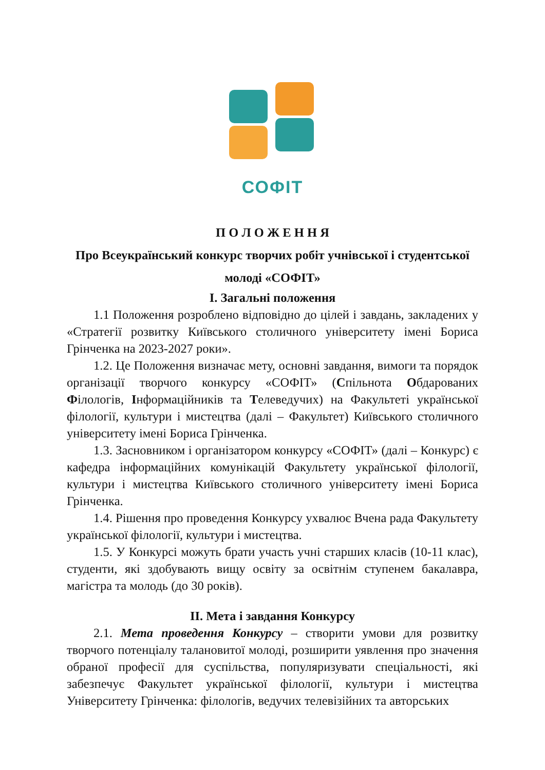СОФІТ
П О Л О Ж Е Н Н Я
Про Всеукраїнський конкурс творчих робіт учнівської і студентської молоді «СОФІТ»
І. Загальні положення
1.1 Положення розроблено відповідно до цілей і завдань, закладених у «Стратегії розвитку Київського столичного університету імені Бориса Грінченка на 2023-2027 роки».
1.2. Це Положення визначає мету, основні завдання, вимоги та порядок організації творчого конкурсу «СОФІТ» (Спільнота Обдарованих Філологів, Інформаційників та Телеведучих) на Факультеті української філології, культури і мистецтва (далі – Факультет) Київського столичного університету імені Бориса Грінченка.
1.3. Засновником і організатором конкурсу «СОФІТ» (далі – Конкурс) є кафедра інформаційних комунікацій Факультету української філології, культури і мистецтва Київського столичного університету імені Бориса Грінченка.
1.4. Рішення про проведення Конкурсу ухвалює Вчена рада Факультету української філології, культури і мистецтва.
1.5. У Конкурсі можуть брати участь учні старших класів (10-11 клас), студенти, які здобувають вищу освіту за освітнім ступенем бакалавра, магістра та молодь (до 30 років).
ІІ. Мета і завдання Конкурсу
2.1. Мета проведення Конкурсу – створити умови для розвитку творчого потенціалу талановитої молоді, розширити уявлення про значення обраної професії для суспільства, популяризувати спеціальності, які забезпечує Факультет української філології, культури і мистецтва Університету Грінченка: філологів, ведучих телевізійних та авторських